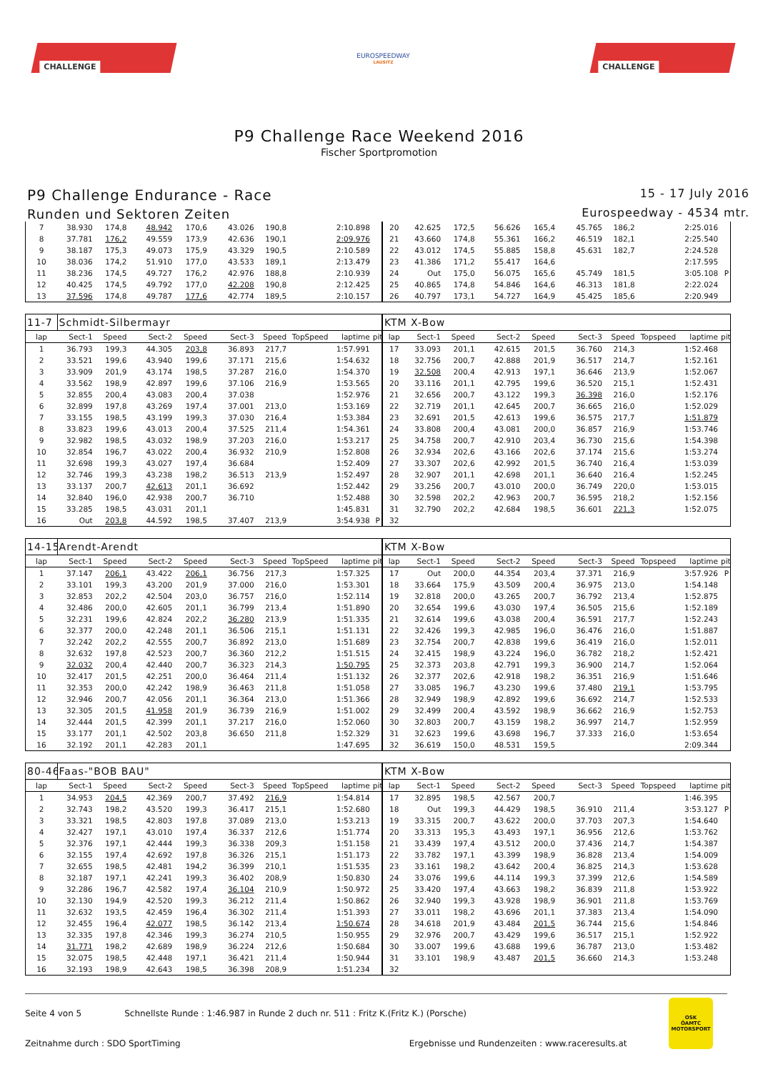CHALLENGE
EUROSPEEDWAY
LAUSITZ
CHALLENGE
P9 Challenge Race Weekend 2016
Fischer Sportpromotion
P9 Challenge Endurance - Race
Runden und Sektoren Zeiten
15 - 17 July 2016
Eurospeedway - 4534 mtr.
| 7 | 38.930 | 174,8 | 48.942 | 170,6 | 43.026 | 190,8 | | 2:10.898 | | 20 | 42.625 | 172,5 | 56.626 | 165,4 | 45.765 | 186,2 | | 2:25.016 | |
| 8 | 37.781 | 176,2 | 49.559 | 173,9 | 42.636 | 190,1 | | 2:09.976 | | 21 | 43.660 | 174,8 | 55.361 | 166,2 | 46.519 | 182,1 | | 2:25.540 | |
| 9 | 38.187 | 175,3 | 49.073 | 175,9 | 43.329 | 190,5 | | 2:10.589 | | 22 | 43.012 | 174,5 | 55.885 | 158,8 | 45.631 | 182,7 | | 2:24.528 | |
| 10 | 38.036 | 174,2 | 51.910 | 177,0 | 43.533 | 189,1 | | 2:13.479 | | 23 | 41.386 | 171,2 | 55.417 | 164,6 | | | | 2:17.595 | |
| 11 | 38.236 | 174,5 | 49.727 | 176,2 | 42.976 | 188,8 | | 2:10.939 | | 24 | Out | 175,0 | 56.075 | 165,6 | 45.749 | 181,5 | | 3:05.108 | P |
| 12 | 40.425 | 174,5 | 49.792 | 177,0 | 42.208 | 190,8 | | 2:12.425 | | 25 | 40.865 | 174,8 | 54.846 | 164,6 | 46.313 | 181,8 | | 2:22.024 | |
| 13 | 37.596 | 174,8 | 49.787 | 177,6 | 42.774 | 189,5 | | 2:10.157 | | 26 | 40.797 | 173,1 | 54.727 | 164,9 | 45.425 | 185,6 | | 2:20.949 | |
| 11-7 | Schmidt-Silbermayr | | | | | | | | | KTM X-Bow | | | | | | | | | |
| lap | Sect-1 | Speed | Sect-2 | Speed | Sect-3 | Speed | TopSpeed | laptime | pit | lap | Sect-1 | Speed | Sect-2 | Speed | Sect-3 | Speed | Topspeed | laptime | pit |
| 1 | 36.793 | 199,3 | 44.305 | 203,8 | 36.893 | 217,7 | | 1:57.991 | | 17 | 33.093 | 201,1 | 42.615 | 201,5 | 36.760 | 214,3 | | 1:52.468 | |
| 2 | 33.521 | 199,6 | 43.940 | 199,6 | 37.171 | 215,6 | | 1:54.632 | | 18 | 32.756 | 200,7 | 42.888 | 201,9 | 36.517 | 214,7 | | 1:52.161 | |
| 3 | 33.909 | 201,9 | 43.174 | 198,5 | 37.287 | 216,0 | | 1:54.370 | | 19 | 32.508 | 200,4 | 42.913 | 197,1 | 36.646 | 213,9 | | 1:52.067 | |
| 4 | 33.562 | 198,9 | 42.897 | 199,6 | 37.106 | 216,9 | | 1:53.565 | | 20 | 33.116 | 201,1 | 42.795 | 199,6 | 36.520 | 215,1 | | 1:52.431 | |
| 5 | 32.855 | 200,4 | 43.083 | 200,4 | 37.038 | | | 1:52.976 | | 21 | 32.656 | 200,7 | 43.122 | 199,3 | 36.398 | 216,0 | | 1:52.176 | |
| 6 | 32.899 | 197,8 | 43.269 | 197,4 | 37.001 | 213,0 | | 1:53.169 | | 22 | 32.719 | 201,1 | 42.645 | 200,7 | 36.665 | 216,0 | | 1:52.029 | |
| 7 | 33.155 | 198,5 | 43.199 | 199,3 | 37.030 | 216,4 | | 1:53.384 | | 23 | 32.691 | 201,5 | 42.613 | 199,6 | 36.575 | 217,7 | | 1:51.879 | |
| 8 | 33.823 | 199,6 | 43.013 | 200,4 | 37.525 | 211,4 | | 1:54.361 | | 24 | 33.808 | 200,4 | 43.081 | 200,0 | 36.857 | 216,9 | | 1:53.746 | |
| 9 | 32.982 | 198,5 | 43.032 | 198,9 | 37.203 | 216,0 | | 1:53.217 | | 25 | 34.758 | 200,7 | 42.910 | 203,4 | 36.730 | 215,6 | | 1:54.398 | |
| 10 | 32.854 | 196,7 | 43.022 | 200,4 | 36.932 | 210,9 | | 1:52.808 | | 26 | 32.934 | 202,6 | 43.166 | 202,6 | 37.174 | 215,6 | | 1:53.274 | |
| 11 | 32.698 | 199,3 | 43.027 | 197,4 | 36.684 | | | 1:52.409 | | 27 | 33.307 | 202,6 | 42.992 | 201,5 | 36.740 | 216,4 | | 1:53.039 | |
| 12 | 32.746 | 199,3 | 43.238 | 198,2 | 36.513 | 213,9 | | 1:52.497 | | 28 | 32.907 | 201,1 | 42.698 | 201,1 | 36.640 | 216,4 | | 1:52.245 | |
| 13 | 33.137 | 200,7 | 42.613 | 201,1 | 36.692 | | | 1:52.442 | | 29 | 33.256 | 200,7 | 43.010 | 200,0 | 36.749 | 220,0 | | 1:53.015 | |
| 14 | 32.840 | 196,0 | 42.938 | 200,7 | 36.710 | | | 1:52.488 | | 30 | 32.598 | 202,2 | 42.963 | 200,7 | 36.595 | 218,2 | | 1:52.156 | |
| 15 | 33.285 | 198,5 | 43.031 | 201,1 | | | | 1:45.831 | | 31 | 32.790 | 202,2 | 42.684 | 198,5 | 36.601 | 221,3 | | 1:52.075 | |
| 16 | Out | 203,8 | 44.592 | 198,5 | 37.407 | 213,9 | | 3:54.938 | P | 32 | | | | | | | | | |
| 14-15 | Arendt-Arendt | | | | | | | | | KTM X-Bow | | | | | | | | | |
| lap | Sect-1 | Speed | Sect-2 | Speed | Sect-3 | Speed | TopSpeed | laptime | pit | lap | Sect-1 | Speed | Sect-2 | Speed | Sect-3 | Speed | Topspeed | laptime | pit |
| 1 | 37.147 | 206,1 | 43.422 | 206,1 | 36.756 | 217,3 | | 1:57.325 | | 17 | Out | 200,0 | 44.354 | 203,4 | 37.371 | 216,9 | | 3:57.926 | P |
| 2 | 33.101 | 199,3 | 43.200 | 201,9 | 37.000 | 216,0 | | 1:53.301 | | 18 | 33.664 | 175,9 | 43.509 | 200,4 | 36.975 | 213,0 | | 1:54.148 | |
| 3 | 32.853 | 202,2 | 42.504 | 203,0 | 36.757 | 216,0 | | 1:52.114 | | 19 | 32.818 | 200,0 | 43.265 | 200,7 | 36.792 | 213,4 | | 1:52.875 | |
| 4 | 32.486 | 200,0 | 42.605 | 201,1 | 36.799 | 213,4 | | 1:51.890 | | 20 | 32.654 | 199,6 | 43.030 | 197,4 | 36.505 | 215,6 | | 1:52.189 | |
| 5 | 32.231 | 199,6 | 42.824 | 202,2 | 36.280 | 213,9 | | 1:51.335 | | 21 | 32.614 | 199,6 | 43.038 | 200,4 | 36.591 | 217,7 | | 1:52.243 | |
| 6 | 32.377 | 200,0 | 42.248 | 201,1 | 36.506 | 215,1 | | 1:51.131 | | 22 | 32.426 | 199,3 | 42.985 | 196,0 | 36.476 | 216,0 | | 1:51.887 | |
| 7 | 32.242 | 202,2 | 42.555 | 200,7 | 36.892 | 213,0 | | 1:51.689 | | 23 | 32.754 | 200,7 | 42.838 | 199,6 | 36.419 | 216,0 | | 1:52.011 | |
| 8 | 32.632 | 197,8 | 42.523 | 200,7 | 36.360 | 212,2 | | 1:51.515 | | 24 | 32.415 | 198,9 | 43.224 | 196,0 | 36.782 | 218,2 | | 1:52.421 | |
| 9 | 32.032 | 200,4 | 42.440 | 200,7 | 36.323 | 214,3 | | 1:50.795 | | 25 | 32.373 | 203,8 | 42.791 | 199,3 | 36.900 | 214,7 | | 1:52.064 | |
| 10 | 32.417 | 201,5 | 42.251 | 200,0 | 36.464 | 211,4 | | 1:51.132 | | 26 | 32.377 | 202,6 | 42.918 | 198,2 | 36.351 | 216,9 | | 1:51.646 | |
| 11 | 32.353 | 200,0 | 42.242 | 198,9 | 36.463 | 211,8 | | 1:51.058 | | 27 | 33.085 | 196,7 | 43.230 | 199,6 | 37.480 | 219,1 | | 1:53.795 | |
| 12 | 32.946 | 200,7 | 42.056 | 201,1 | 36.364 | 213,0 | | 1:51.366 | | 28 | 32.949 | 198,9 | 42.892 | 199,6 | 36.692 | 214,7 | | 1:52.533 | |
| 13 | 32.305 | 201,5 | 41.958 | 201,9 | 36.739 | 216,9 | | 1:51.002 | | 29 | 32.499 | 200,4 | 43.592 | 198,9 | 36.662 | 216,9 | | 1:52.753 | |
| 14 | 32.444 | 201,5 | 42.399 | 201,1 | 37.217 | 216,0 | | 1:52.060 | | 30 | 32.803 | 200,7 | 43.159 | 198,2 | 36.997 | 214,7 | | 1:52.959 | |
| 15 | 33.177 | 201,1 | 42.502 | 203,8 | 36.650 | 211,8 | | 1:52.329 | | 31 | 32.623 | 199,6 | 43.698 | 196,7 | 37.333 | 216,0 | | 1:53.654 | |
| 16 | 32.192 | 201,1 | 42.283 | 201,1 | | | | 1:47.695 | | 32 | 36.619 | 150,0 | 48.531 | 159,5 | | | | 2:09.344 | |
| 80-46 | Faas-"BOB BAU" | | | | | | | | | KTM X-Bow | | | | | | | | | |
| lap | Sect-1 | Speed | Sect-2 | Speed | Sect-3 | Speed | TopSpeed | laptime | pit | lap | Sect-1 | Speed | Sect-2 | Speed | Sect-3 | Speed | Topspeed | laptime | pit |
| 1 | 34.953 | 204,5 | 42.369 | 200,7 | 37.492 | 216,9 | | 1:54.814 | | 17 | 32.895 | 198,5 | 42.567 | 200,7 | | | | 1:46.395 | |
| 2 | 32.743 | 198,2 | 43.520 | 199,3 | 36.417 | 215,1 | | 1:52.680 | | 18 | Out | 199,3 | 44.429 | 198,5 | 36.910 | 211,4 | | 3:53.127 | P |
| 3 | 33.321 | 198,5 | 42.803 | 197,8 | 37.089 | 213,0 | | 1:53.213 | | 19 | 33.315 | 200,7 | 43.622 | 200,0 | 37.703 | 207,3 | | 1:54.640 | |
| 4 | 32.427 | 197,1 | 43.010 | 197,4 | 36.337 | 212,6 | | 1:51.774 | | 20 | 33.313 | 195,3 | 43.493 | 197,1 | 36.956 | 212,6 | | 1:53.762 | |
| 5 | 32.376 | 197,1 | 42.444 | 199,3 | 36.338 | 209,3 | | 1:51.158 | | 21 | 33.439 | 197,4 | 43.512 | 200,0 | 37.436 | 214,7 | | 1:54.387 | |
| 6 | 32.155 | 197,4 | 42.692 | 197,8 | 36.326 | 215,1 | | 1:51.173 | | 22 | 33.782 | 197,1 | 43.399 | 198,9 | 36.828 | 213,4 | | 1:54.009 | |
| 7 | 32.655 | 198,5 | 42.481 | 194,2 | 36.399 | 210,1 | | 1:51.535 | | 23 | 33.161 | 198,2 | 43.642 | 200,4 | 36.825 | 214,3 | | 1:53.628 | |
| 8 | 32.187 | 197,1 | 42.241 | 199,3 | 36.402 | 208,9 | | 1:50.830 | | 24 | 33.076 | 199,6 | 44.114 | 199,3 | 37.399 | 212,6 | | 1:54.589 | |
| 9 | 32.286 | 196,7 | 42.582 | 197,4 | 36.104 | 210,9 | | 1:50.972 | | 25 | 33.420 | 197,4 | 43.663 | 198,2 | 36.839 | 211,8 | | 1:53.922 | |
| 10 | 32.130 | 194,9 | 42.520 | 199,3 | 36.212 | 211,4 | | 1:50.862 | | 26 | 32.940 | 199,3 | 43.928 | 198,9 | 36.901 | 211,8 | | 1:53.769 | |
| 11 | 32.632 | 193,5 | 42.459 | 196,4 | 36.302 | 211,4 | | 1:51.393 | | 27 | 33.011 | 198,2 | 43.696 | 201,1 | 37.383 | 213,4 | | 1:54.090 | |
| 12 | 32.455 | 196,4 | 42.077 | 198,5 | 36.142 | 213,4 | | 1:50.674 | | 28 | 34.618 | 201,9 | 43.484 | 201,5 | 36.744 | 215,6 | | 1:54.846 | |
| 13 | 32.335 | 197,8 | 42.346 | 199,3 | 36.274 | 210,5 | | 1:50.955 | | 29 | 32.976 | 200,7 | 43.429 | 199,6 | 36.517 | 215,1 | | 1:52.922 | |
| 14 | 31.771 | 198,2 | 42.689 | 198,9 | 36.224 | 212,6 | | 1:50.684 | | 30 | 33.007 | 199,6 | 43.688 | 199,6 | 36.787 | 213,0 | | 1:53.482 | |
| 15 | 32.075 | 198,5 | 42.448 | 197,1 | 36.421 | 211,4 | | 1:50.944 | | 31 | 33.101 | 198,9 | 43.487 | 201,5 | 36.660 | 214,3 | | 1:53.248 | |
| 16 | 32.193 | 198,9 | 42.643 | 198,5 | 36.398 | 208,9 | | 1:51.234 | | 32 | | | | | | | | | |
Seite 4 von 5 Schnellste Runde : 1:46.987 in Runde 2 duch nr. 511 : Fritz K.(Fritz K.) (Porsche)
Zeitnahme durch : SDO SportTiming Ergebnisse und Rundenzeiten : www.raceresults.at
OSK
ÖAMTC
MOTORSPORT